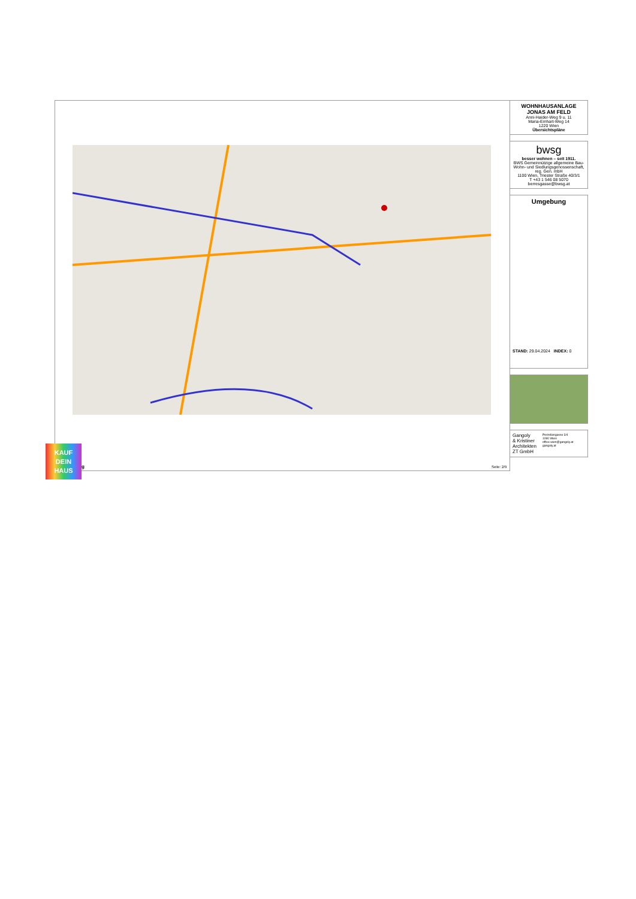WOHNHAUSANLAGE
JONAS AM FELD
Anni-Haider-Weg 9 u. 11
Maria-Emhart-Weg 14
1220 Wien
Übersichtspläne
bwsg
besser wohnen – seit 1911.
BWS Gemeinnützige allgemeine Bau-Wohn- und Siedlungsgenossenschaft, reg. Gen. mbH
1100 Wien, Triester Straße 40/3/1
T +43 1 546 08 5070
berresgasse@bwsg.at
Umgebung
STAND: 29.04.2024 INDEX: 0
Gangoly
& Kristiner
Architekten
ZT GmbH
Porzellangasse 3/4
1090 Wien
office.wien@gangoly.at
gangoly.at
Seite: 2/9
KAUF
DEIN
HAUS
g